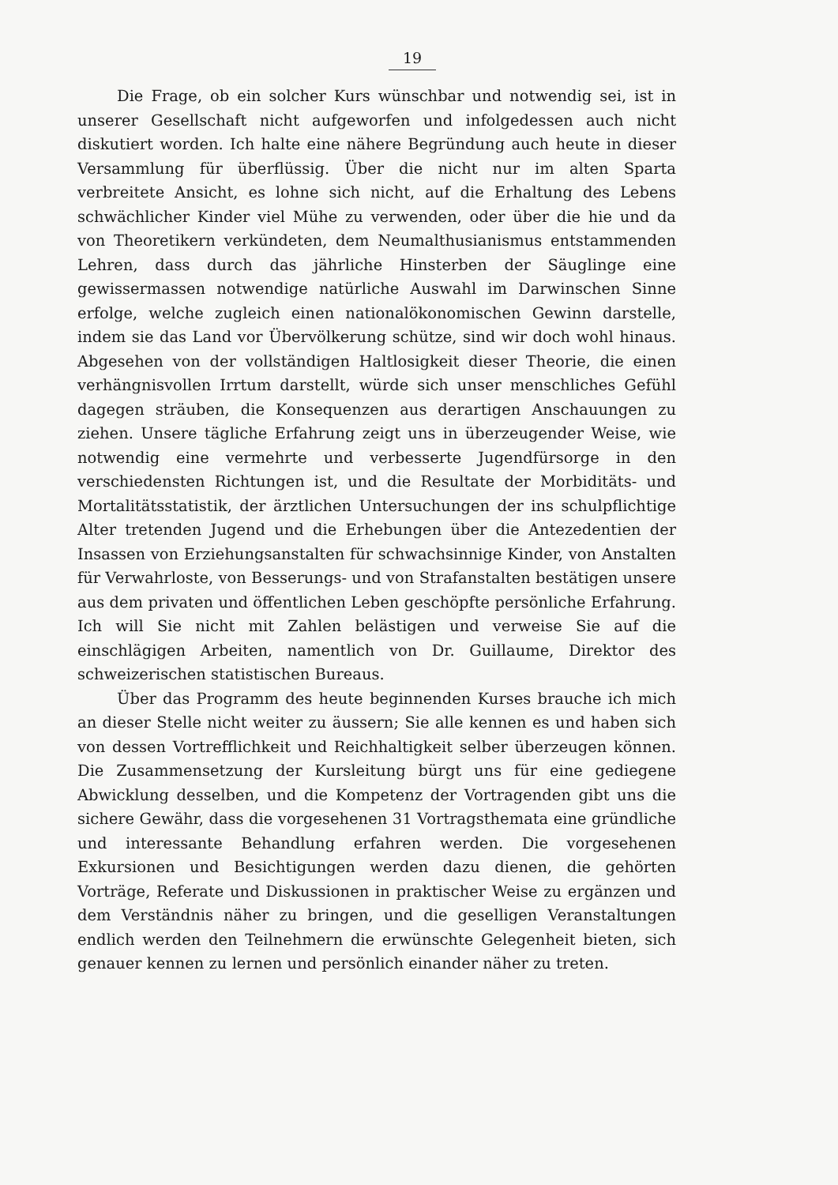19
Die Frage, ob ein solcher Kurs wünschbar und notwendig sei, ist in unserer Gesellschaft nicht aufgeworfen und infolgedessen auch nicht diskutiert worden. Ich halte eine nähere Begründung auch heute in dieser Versammlung für überflüssig. Über die nicht nur im alten Sparta verbreitete Ansicht, es lohne sich nicht, auf die Erhaltung des Lebens schwächlicher Kinder viel Mühe zu verwenden, oder über die hie und da von Theoretikern verkündeten, dem Neumalthusianismus entstammenden Lehren, dass durch das jährliche Hinsterben der Säuglinge eine gewissermassen notwendige natürliche Auswahl im Darwinschen Sinne erfolge, welche zugleich einen nationalökonomischen Gewinn darstelle, indem sie das Land vor Übervölkerung schütze, sind wir doch wohl hinaus. Abgesehen von der vollständigen Haltlosigkeit dieser Theorie, die einen verhängnisvollen Irrtum darstellt, würde sich unser menschliches Gefühl dagegen sträuben, die Konsequenzen aus derartigen Anschauungen zu ziehen. Unsere tägliche Erfahrung zeigt uns in überzeugender Weise, wie notwendig eine vermehrte und verbesserte Jugendfürsorge in den verschiedensten Richtungen ist, und die Resultate der Morbiditäts- und Mortalitätsstatistik, der ärztlichen Untersuchungen der ins schulpflichtige Alter tretenden Jugend und die Erhebungen über die Antezedentien der Insassen von Erziehungsanstalten für schwachsinnige Kinder, von Anstalten für Verwahrloste, von Besserungs- und von Strafanstalten bestätigen unsere aus dem privaten und öffentlichen Leben geschöpfte persönliche Erfahrung. Ich will Sie nicht mit Zahlen belästigen und verweise Sie auf die einschlägigen Arbeiten, namentlich von Dr. Guillaume, Direktor des schweizerischen statistischen Bureaus.
Über das Programm des heute beginnenden Kurses brauche ich mich an dieser Stelle nicht weiter zu äussern; Sie alle kennen es und haben sich von dessen Vortrefflichkeit und Reichhaltigkeit selber überzeugen können. Die Zusammensetzung der Kursleitung bürgt uns für eine gediegene Abwicklung desselben, und die Kompetenz der Vortragenden gibt uns die sichere Gewähr, dass die vorgesehenen 31 Vortragsthemata eine gründliche und interessante Behandlung erfahren werden. Die vorgesehenen Exkursionen und Besichtigungen werden dazu dienen, die gehörten Vorträge, Referate und Diskussionen in praktischer Weise zu ergänzen und dem Verständnis näher zu bringen, und die geselligen Veranstaltungen endlich werden den Teilnehmern die erwünschte Gelegenheit bieten, sich genauer kennen zu lernen und persönlich einander näher zu treten.